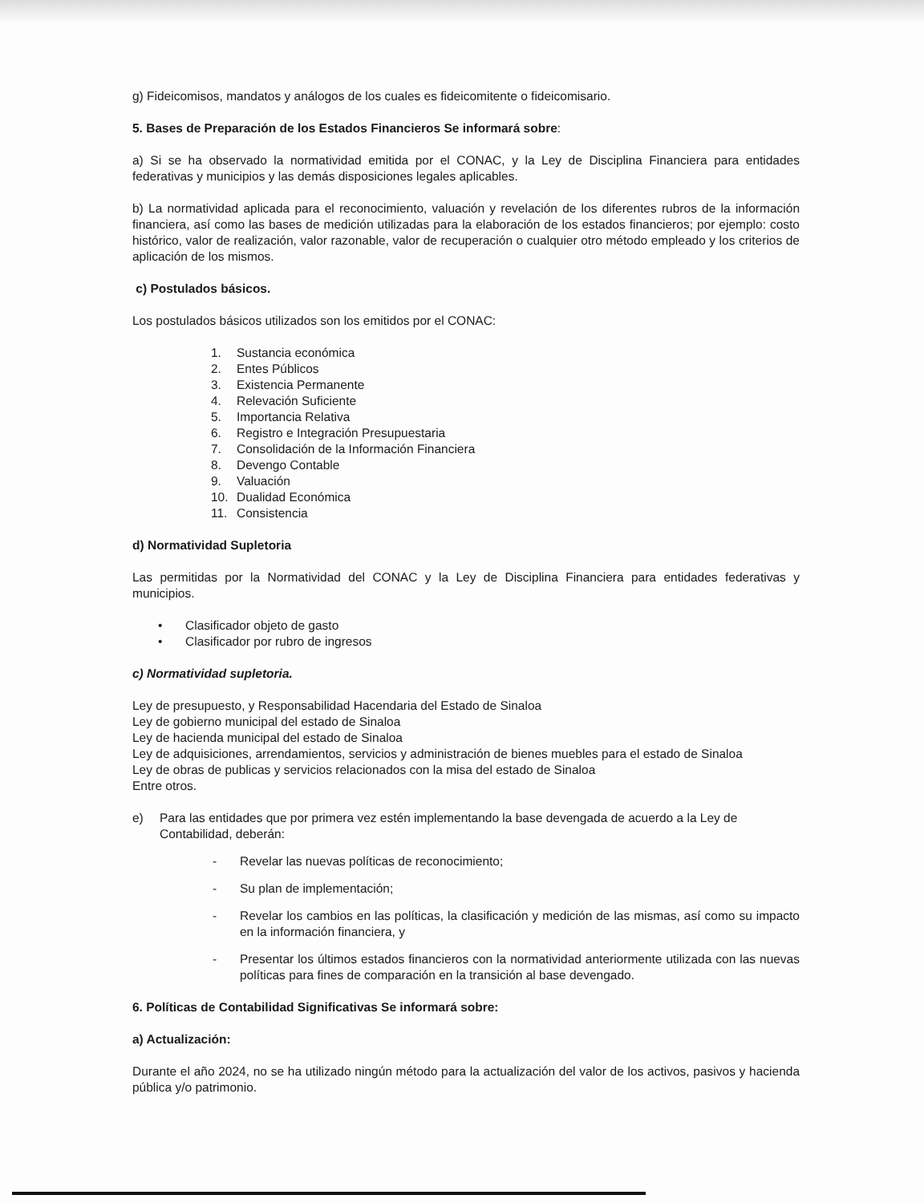g) Fideicomisos, mandatos y análogos de los cuales es fideicomitente o fideicomisario.
5. Bases de Preparación de los Estados Financieros Se informará sobre:
a) Si se ha observado la normatividad emitida por el CONAC, y la Ley de Disciplina Financiera para entidades federativas y municipios y las demás disposiciones legales aplicables.
b) La normatividad aplicada para el reconocimiento, valuación y revelación de los diferentes rubros de la información financiera, así como las bases de medición utilizadas para la elaboración de los estados financieros; por ejemplo: costo histórico, valor de realización, valor razonable, valor de recuperación o cualquier otro método empleado y los criterios de aplicación de los mismos.
c) Postulados básicos.
Los postulados básicos utilizados son los emitidos por el CONAC:
1. Sustancia económica
2. Entes Públicos
3. Existencia Permanente
4. Relevación Suficiente
5. Importancia Relativa
6. Registro e Integración Presupuestaria
7. Consolidación de la Información Financiera
8. Devengo Contable
9. Valuación
10. Dualidad Económica
11. Consistencia
d) Normatividad Supletoria
Las permitidas por la Normatividad del CONAC y la Ley de Disciplina Financiera para entidades federativas y municipios.
• Clasificador objeto de gasto
• Clasificador por rubro de ingresos
c) Normatividad supletoria.
Ley de presupuesto, y Responsabilidad Hacendaria del Estado de Sinaloa
Ley de gobierno municipal del estado de Sinaloa
Ley de hacienda municipal del estado de Sinaloa
Ley de adquisiciones, arrendamientos, servicios y administración de bienes muebles para el estado de Sinaloa
Ley de obras de publicas y servicios relacionados con la misa del estado de Sinaloa
Entre otros.
e) Para las entidades que por primera vez estén implementando la base devengada de acuerdo a la Ley de Contabilidad, deberán:
- Revelar las nuevas políticas de reconocimiento;
- Su plan de implementación;
- Revelar los cambios en las políticas, la clasificación y medición de las mismas, así como su impacto en la información financiera, y
- Presentar los últimos estados financieros con la normatividad anteriormente utilizada con las nuevas políticas para fines de comparación en la transición al base devengado.
6. Políticas de Contabilidad Significativas Se informará sobre:
a) Actualización:
Durante el año 2024, no se ha utilizado ningún método para la actualización del valor de los activos, pasivos y hacienda pública y/o patrimonio.